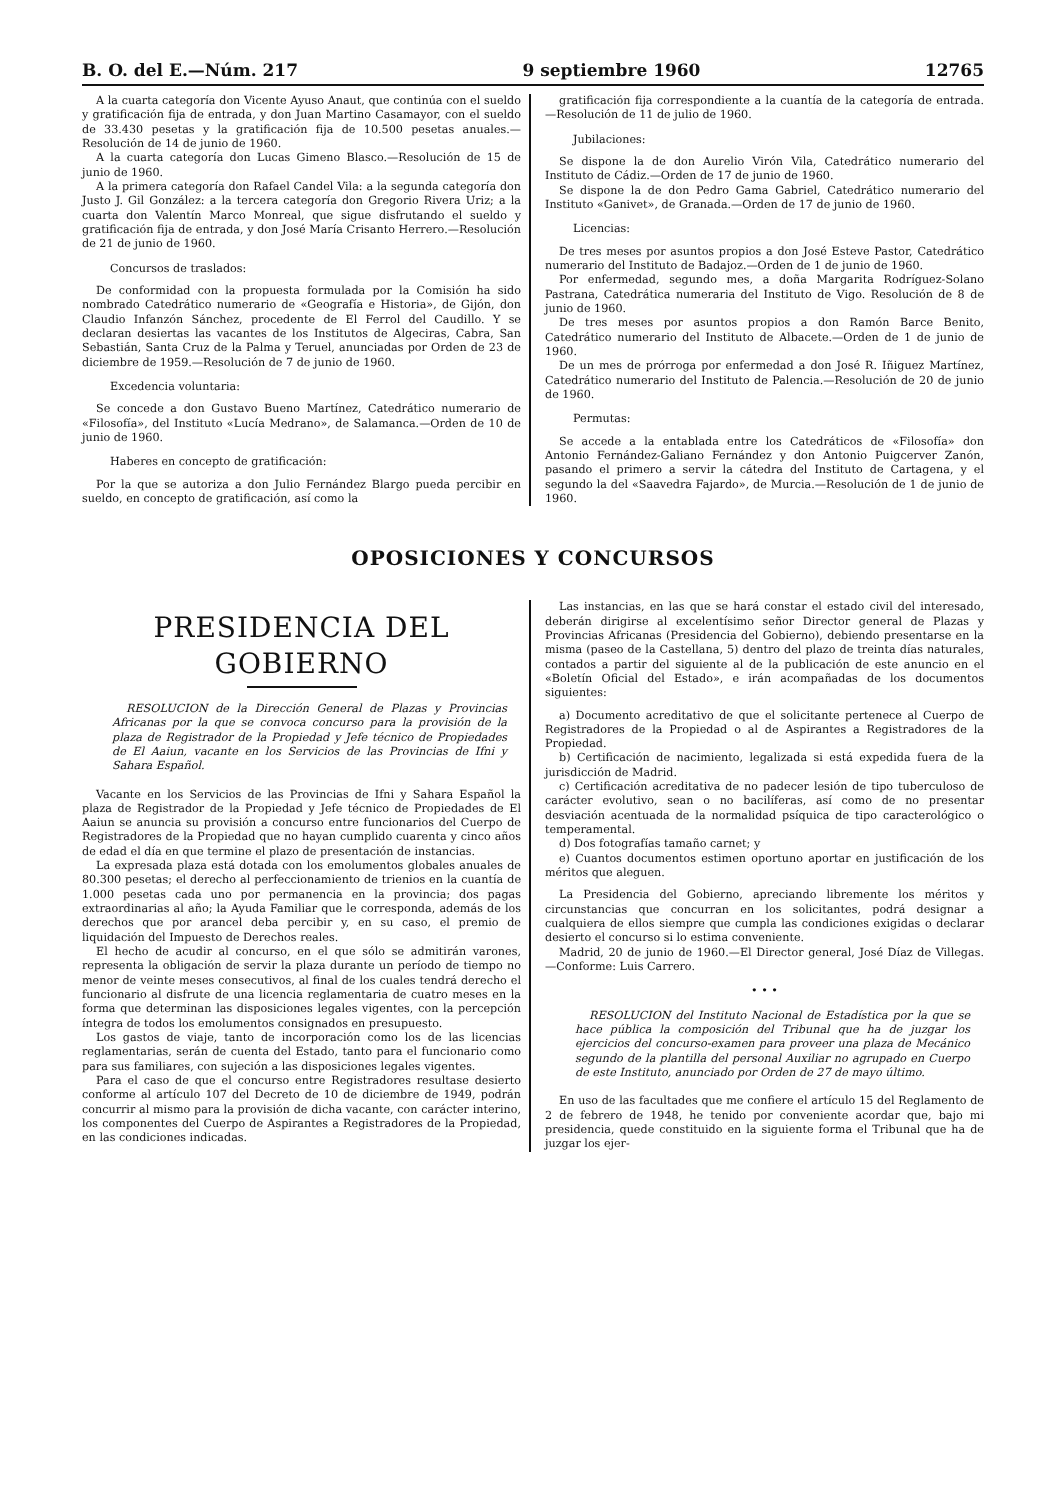B. O. del E.—Núm. 217 9 septiembre 1960 12765
A la cuarta categoría don Vicente Ayuso Anaut, que continúa con el sueldo y gratificación fija de entrada, y don Juan Martino Casamayor, con el sueldo de 33.430 pesetas y la gratificación fija de 10.500 pesetas anuales.—Resolución de 14 de junio de 1960.
A la cuarta categoría don Lucas Gimeno Blasco.—Resolución de 15 de junio de 1960.
A la primera categoría don Rafael Candel Vila: a la segunda categoría don Justo J. Gil González: a la tercera categoría don Gregorio Rivera Uriz; a la cuarta don Valentín Marco Monreal, que sigue disfrutando el sueldo y gratificación fija de entrada, y don José María Crisanto Herrero.—Resolución de 21 de junio de 1960.
Concursos de traslados:
De conformidad con la propuesta formulada por la Comisión ha sido nombrado Catedrático numerario de «Geografía e Historia», de Gijón, don Claudio Infanzón Sánchez, procedente de El Ferrol del Caudillo. Y se declaran desiertas las vacantes de los Institutos de Algeciras, Cabra, San Sebastián, Santa Cruz de la Palma y Teruel, anunciadas por Orden de 23 de diciembre de 1959.—Resolución de 7 de junio de 1960.
Excedencia voluntaria:
Se concede a don Gustavo Bueno Martínez, Catedrático numerario de «Filosofía», del Instituto «Lucía Medrano», de Salamanca.—Orden de 10 de junio de 1960.
Haberes en concepto de gratificación:
Por la que se autoriza a don Julio Fernández Blargo pueda percibir en sueldo, en concepto de gratificación, así como la
gratificación fija correspondiente a la cuantía de la categoría de entrada.—Resolución de 11 de julio de 1960.
Jubilaciones:
Se dispone la de don Aurelio Virón Vila, Catedrático numerario del Instituto de Cádiz.—Orden de 17 de junio de 1960.
Se dispone la de don Pedro Gama Gabriel, Catedrático numerario del Instituto «Ganivet», de Granada.—Orden de 17 de junio de 1960.
Licencias:
De tres meses por asuntos propios a don José Esteve Pastor, Catedrático numerario del Instituto de Badajoz.—Orden de 1 de junio de 1960.
Por enfermedad, segundo mes, a doña Margarita Rodríguez-Solano Pastrana, Catedrática numeraria del Instituto de Vigo. Resolución de 8 de junio de 1960.
De tres meses por asuntos propios a don Ramón Barce Benito, Catedrático numerario del Instituto de Albacete.—Orden de 1 de junio de 1960.
De un mes de prórroga por enfermedad a don José R. Iñiguez Martínez, Catedrático numerario del Instituto de Palencia.—Resolución de 20 de junio de 1960.
Permutas:
Se accede a la entablada entre los Catedráticos de «Filosofía» don Antonio Fernández-Galiano Fernández y don Antonio Puigcerver Zanón, pasando el primero a servir la cátedra del Instituto de Cartagena, y el segundo la del «Saavedra Fajardo», de Murcia.—Resolución de 1 de junio de 1960.
OPOSICIONES Y CONCURSOS
PRESIDENCIA DEL GOBIERNO
RESOLUCION de la Dirección General de Plazas y Provincias Africanas por la que se convoca concurso para la provisión de la plaza de Registrador de la Propiedad y Jefe técnico de Propiedades de El Aaiun, vacante en los Servicios de las Provincias de Ifni y Sahara Español.
Vacante en los Servicios de las Provincias de Ifni y Sahara Español la plaza de Registrador de la Propiedad y Jefe técnico de Propiedades de El Aaiun se anuncia su provisión a concurso entre funcionarios del Cuerpo de Registradores de la Propiedad que no hayan cumplido cuarenta y cinco años de edad el día en que termine el plazo de presentación de instancias.
La expresada plaza está dotada con los emolumentos globales anuales de 80.300 pesetas; el derecho al perfeccionamiento de trienios en la cuantía de 1.000 pesetas cada uno por permanencia en la provincia; dos pagas extraordinarias al año; la Ayuda Familiar que le corresponda, además de los derechos que por arancel deba percibir y, en su caso, el premio de liquidación del Impuesto de Derechos reales.
El hecho de acudir al concurso, en el que sólo se admitirán varones, representa la obligación de servir la plaza durante un período de tiempo no menor de veinte meses consecutivos, al final de los cuales tendrá derecho el funcionario al disfrute de una licencia reglamentaria de cuatro meses en la forma que determinan las disposiciones legales vigentes, con la percepción íntegra de todos los emolumentos consignados en presupuesto.
Los gastos de viaje, tanto de incorporación como los de las licencias reglamentarias, serán de cuenta del Estado, tanto para el funcionario como para sus familiares, con sujeción a las disposiciones legales vigentes.
Para el caso de que el concurso entre Registradores resultase desierto conforme al artículo 107 del Decreto de 10 de diciembre de 1949, podrán concurrir al mismo para la provisión de dicha vacante, con carácter interino, los componentes del Cuerpo de Aspirantes a Registradores de la Propiedad, en las condiciones indicadas.
Las instancias, en las que se hará constar el estado civil del interesado, deberán dirigirse al excelentísimo señor Director general de Plazas y Provincias Africanas (Presidencia del Gobierno), debiendo presentarse en la misma (paseo de la Castellana, 5) dentro del plazo de treinta días naturales, contados a partir del siguiente al de la publicación de este anuncio en el «Boletín Oficial del Estado», e irán acompañadas de los documentos siguientes:
a) Documento acreditativo de que el solicitante pertenece al Cuerpo de Registradores de la Propiedad o al de Aspirantes a Registradores de la Propiedad.
b) Certificación de nacimiento, legalizada si está expedida fuera de la jurisdicción de Madrid.
c) Certificación acreditativa de no padecer lesión de tipo tuberculoso de carácter evolutivo, sean o no bacilíferas, así como de no presentar desviación acentuada de la normalidad psíquica de tipo caracterológico o temperamental.
d) Dos fotografías tamaño carnet; y
e) Cuantos documentos estimen oportuno aportar en justificación de los méritos que aleguen.
La Presidencia del Gobierno, apreciando libremente los méritos y circunstancias que concurran en los solicitantes, podrá designar a cualquiera de ellos siempre que cumpla las condiciones exigidas o declarar desierto el concurso si lo estima conveniente.
Madrid, 20 de junio de 1960.—El Director general, José Díaz de Villegas.—Conforme: Luis Carrero.
• • •
RESOLUCION del Instituto Nacional de Estadística por la que se hace pública la composición del Tribunal que ha de juzgar los ejercicios del concurso-examen para proveer una plaza de Mecánico segundo de la plantilla del personal Auxiliar no agrupado en Cuerpo de este Instituto, anunciado por Orden de 27 de mayo último.
En uso de las facultades que me confiere el artículo 15 del Reglamento de 2 de febrero de 1948, he tenido por conveniente acordar que, bajo mi presidencia, quede constituido en la siguiente forma el Tribunal que ha de juzgar los ejer-